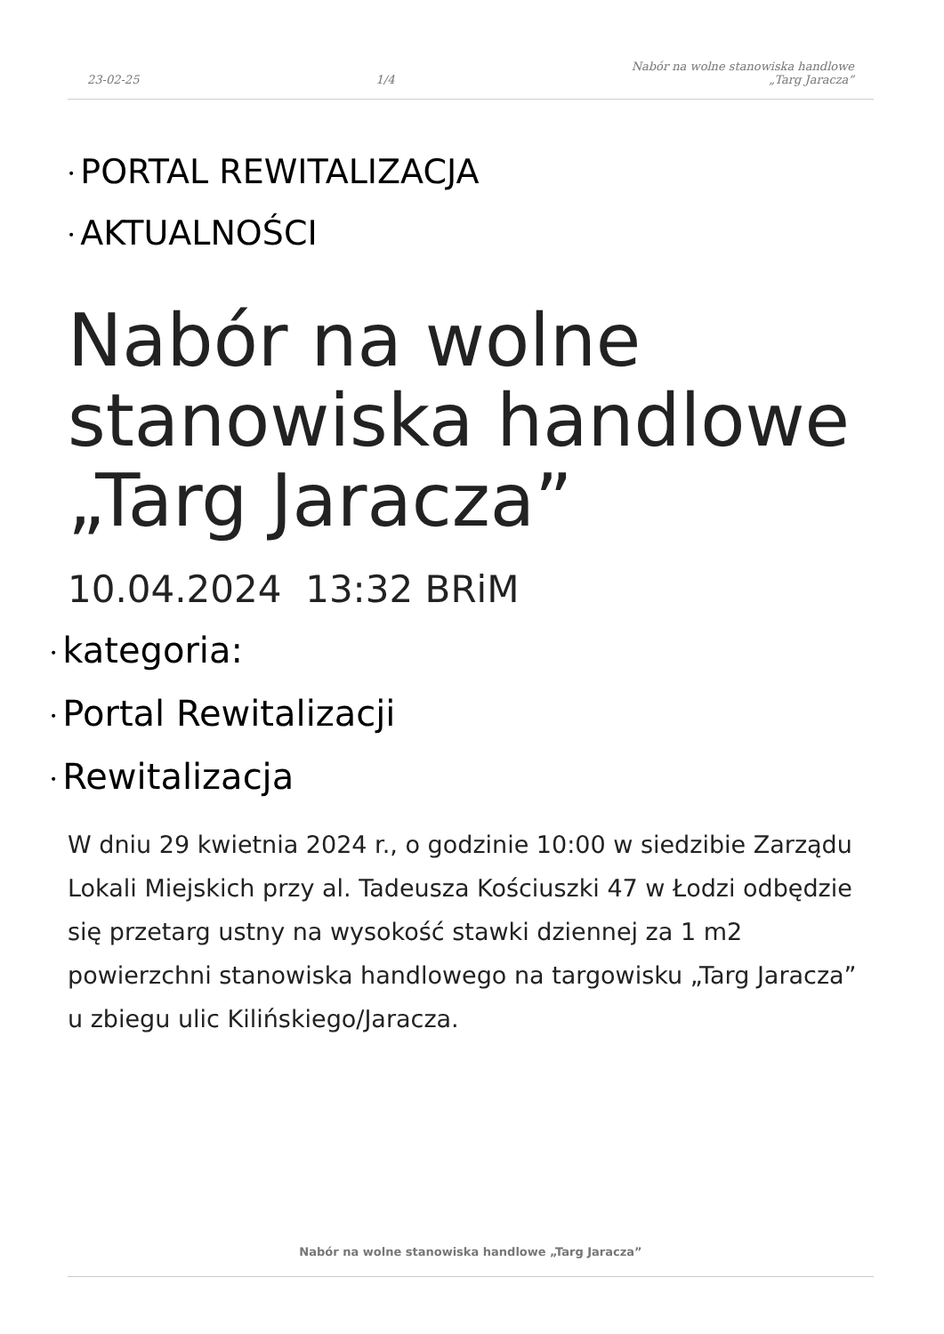23-02-25
1/4
Nabór na wolne stanowiska handlowe
„Targ Jaracza”
• PORTAL REWITALIZACJA
• AKTUALNOŚCI
Nabór na wolne stanowiska handlowe „Targ Jaracza”
10.04.2024 13:32 BRiM
• kategoria:
• Portal Rewitalizacji
• Rewitalizacja
W dniu 29 kwietnia 2024 r., o godzinie 10:00 w siedzibie Zarządu Lokali Miejskich przy al. Tadeusza Kościuszki 47 w Łodzi odbędzie się przetarg ustny na wysokość stawki dziennej za 1 m2 powierzchni stanowiska handlowego na targowisku „Targ Jaracza” u zbiegu ulic Kilińskiego/Jaracza.
Nabór na wolne stanowiska handlowe „Targ Jaracza”